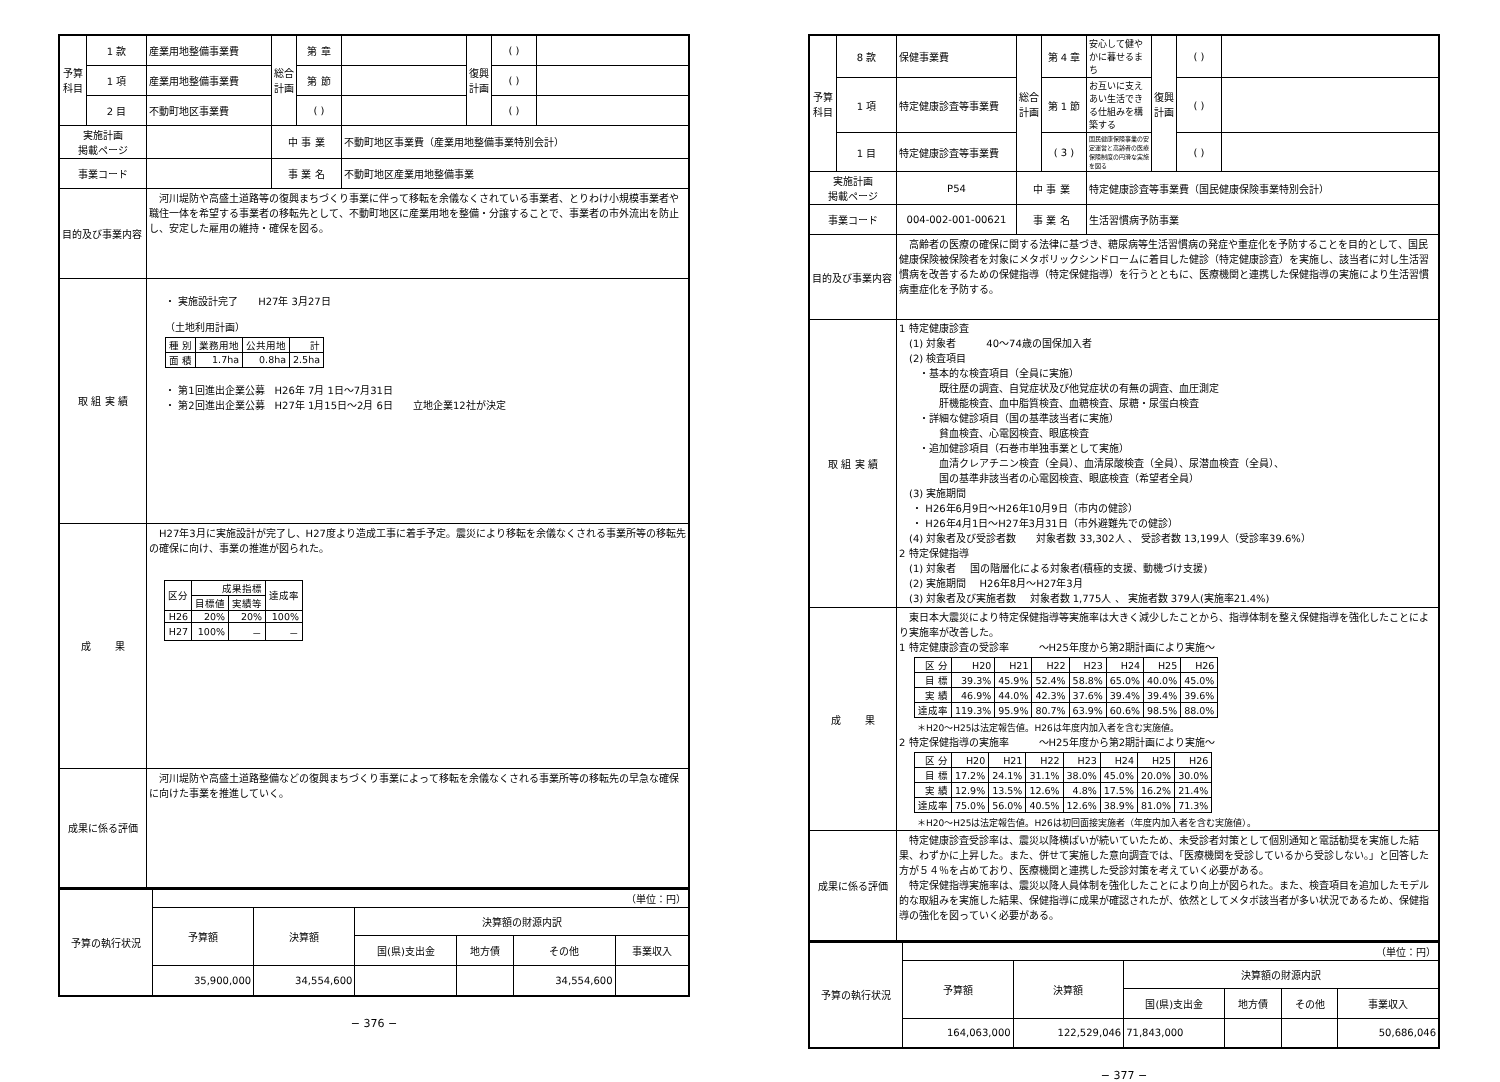| 予算科目 | 1 款 | 産業用地整備事業費 | 総合計画 | 第 章 | | 復興計画 | ( ) | |
| | 1 項 | 産業用地整備事業費 | | 第 節 | | | ( ) | |
| | 2 目 | 不動町地区事業費 | | ( ) | | | ( ) | |
| 実施計画 掲載ページ | | | 中 事 業 | | 不動町地区事業費（産業用地整備事業特別会計） | | | |
| 事業コード | | | 事 業 名 | | 不動町地区産業用地整備事業 | | | |
| 目的及び事業内容 | | 河川堤防や高盛土道路等の復興まちづくり事業に伴って移転を余儀なくされている事業者、とりわけ小規模事業者や職住一体を希望する事業者の移転先として、不動町地区に産業用地を整備・分譲することで、事業者の市外流出を防止し、安定した雇用の維持・確保を図る。 | | | | | | |
| 取 組 実 績 | | ・ 実施設計完了 H27年 3月27日 （土地利用計画） / 種 別 / 業務用地 / 公共用地 / 計 / / 面 積 / 1.7ha / 0.8ha / 2.5ha / ・ 第1回進出企業公募 H26年 7月 1日～7月31日 ・ 第2回進出企業公募 H27年 1月15日～2月 6日 立地企業12社が決定 | | | | | | |
| 成 果 | | H27年3月に実施設計が完了し、H27度より造成工事に着手予定。震災により移転を余儀なくされる事業所等の移転先の確保に向け、事業の推進が図られた。 / 区分 / 成果指標 / / 達成率 / / / 目標値 / 実績等 / / / H26 / 20% / 20% / 100% / / H27 / 100% / － / － / | | | | | | |
| 成果に係る評価 | | 河川堤防や高盛土道路整備などの復興まちづくり事業によって移転を余儀なくされる事業所等の移転先の早急な確保に向けた事業を推進していく。 | | | | | | |
| 予算の執行状況 | （単位：円） | | | | | |
| | 予算額 | 決算額 | 決算額の財源内訳 | | | |
| | | | 国(県)支出金 | 地方債 | その他 | 事業収入 |
| | 35,900,000 | 34,554,600 | | | 34,554,600 | |
− 376 −
| 予算科目 | 8 款 | 保健事業費 | 総合計画 | 第 4 章 | 安心して健やかに暮せるまち | 復興計画 | ( ) | |
| | 1 項 | 特定健康診査等事業費 | | 第 1 節 | お互いに支えあい生活できる仕組みを構築する | | ( ) | |
| | 1 目 | 特定健康診査等事業費 | | ( 3 ) | 国民健康保険事業の安定運営と高齢者の医療保険制度の円滑な実施を図る | | ( ) | |
| 実施計画 掲載ページ | | P54 | 中 事 業 | | 特定健康診査等事業費（国民健康保険事業特別会計） | | | |
| 事業コード | | 004-002-001-00621 | 事 業 名 | | 生活習慣病予防事業 | | | |
| 目的及び事業内容 | | 高齢者の医療の確保に関する法律に基づき、糖尿病等生活習慣病の発症や重症化を予防することを目的として、国民健康保険被保険者を対象にメタボリックシンドロームに着目した健診（特定健康診査）を実施し、該当者に対し生活習慣病を改善するための保健指導（特定保健指導）を行うとともに、医療機関と連携した保健指導の実施により生活習慣病重症化を予防する。 | | | | | | |
| 取 組 実 績 | | 1 特定健康診査 (1) 対象者 40～74歳の国保加入者 (2) 検査項目 ・基本的な検査項目（全員に実施） 既往歴の調査、自覚症状及び他覚症状の有無の調査、血圧測定 肝機能検査、血中脂質検査、血糖検査、尿糖・尿蛋白検査 ・詳細な健診項目（国の基準該当者に実施） 貧血検査、心電図検査、眼底検査 ・追加健診項目（石巻市単独事業として実施） 血清クレアチニン検査（全員）、血清尿酸検査（全員）、尿潜血検査（全員）、 国の基準非該当者の心電図検査、眼底検査（希望者全員） (3) 実施期間 ・ H26年6月9日～H26年10月9日（市内の健診） ・ H26年4月1日～H27年3月31日（市外避難先での健診） (4) 対象者及び受診者数 対象者数 33,302人 、 受診者数 13,199人（受診率39.6%） 2 特定保健指導 (1) 対象者 国の階層化による対象者(積極的支援、動機づけ支援) (2) 実施期間 H26年8月～H27年3月 (3) 対象者及び実施者数 対象者数 1,775人 、 実施者数 379人(実施率21.4%) | | | | | | |
| 成 果 | | 東日本大震災により特定保健指導等実施率は大きく減少したことから、指導体制を整え保健指導を強化したことにより実施率が改善した。 1 特定健康診査の受診率 ～H25年度から第2期計画により実施～ / 区 分 / H20 / H21 / H22 / H23 / H24 / H25 / H26 / / 目 標 / 39.3% / 45.9% / 52.4% / 58.8% / 65.0% / 40.0% / 45.0% / / 実 績 / 46.9% / 44.0% / 42.3% / 37.6% / 39.4% / 39.4% / 39.6% / / 達成率 / 119.3% / 95.9% / 80.7% / 63.9% / 60.6% / 98.5% / 88.0% / ＊H20～H25は法定報告値。H26は年度内加入者を含む実施値。 2 特定保健指導の実施率 ～H25年度から第2期計画により実施～ / 区 分 / H20 / H21 / H22 / H23 / H24 / H25 / H26 / / 目 標 / 17.2% / 24.1% / 31.1% / 38.0% / 45.0% / 20.0% / 30.0% / / 実 績 / 12.9% / 13.5% / 12.6% / 4.8% / 17.5% / 16.2% / 21.4% / / 達成率 / 75.0% / 56.0% / 40.5% / 12.6% / 38.9% / 81.0% / 71.3% / ＊H20～H25は法定報告値。H26は初回面接実施者（年度内加入者を含む実施値）。 | | | | | | |
| 成果に係る評価 | | 特定健康診査受診率は、震災以降横ばいが続いていたため、未受診者対策として個別通知と電話勧奨を実施した結果、わずかに上昇した。また、併せて実施した意向調査では、「医療機関を受診しているから受診しない。」と回答した方が５４％を占めており、医療機関と連携した受診対策を考えていく必要がある。 特定保健指導実施率は、震災以降人員体制を強化したことにより向上が図られた。また、検査項目を追加したモデル的な取組みを実施した結果、保健指導に成果が確認されたが、依然としてメタボ該当者が多い状況であるため、保健指導の強化を図っていく必要がある。 | | | | | | |
| 予算の執行状況 | （単位：円） | | | | | |
| | 予算額 | 決算額 | 決算額の財源内訳 | | | |
| | | | 国(県)支出金 | 地方債 | その他 | 事業収入 |
| | 164,063,000 | 122,529,046 | 71,843,000 | | | 50,686,046 |
− 377 −